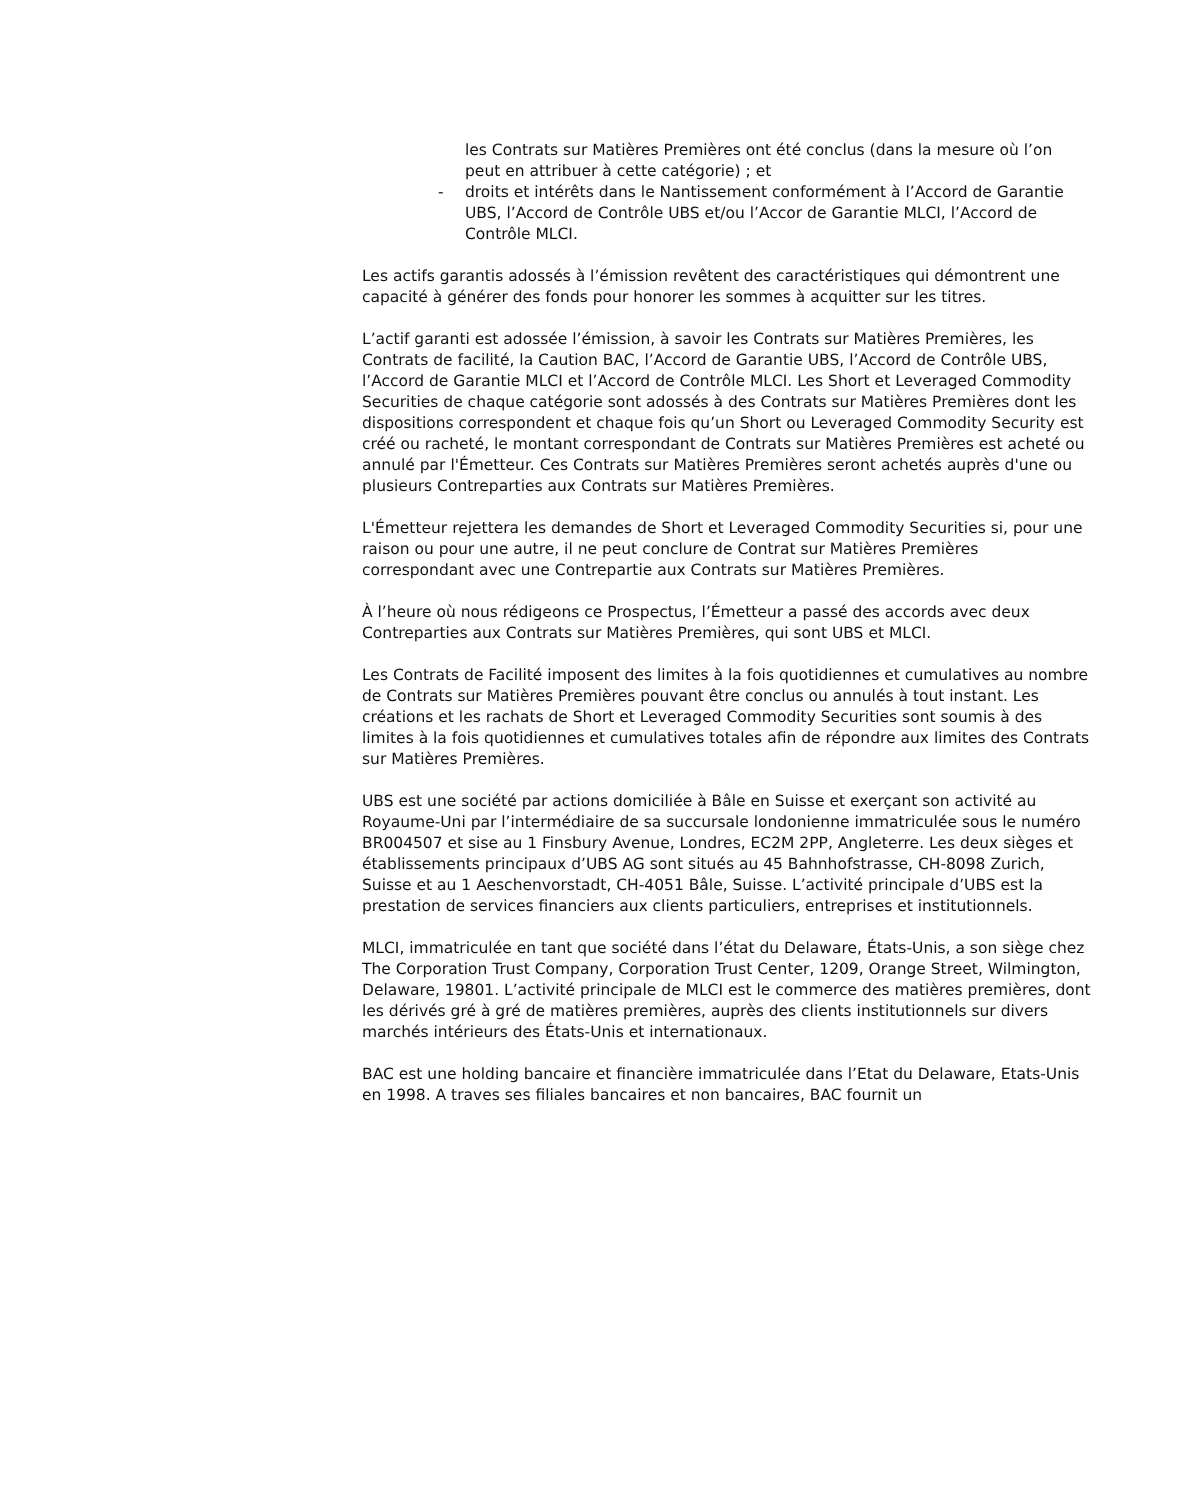les Contrats sur Matières Premières ont été conclus (dans la mesure où l’on peut en attribuer à cette catégorie) ; et
- droits et intérêts dans le Nantissement conformément à l’Accord de Garantie UBS, l’Accord de Contrôle UBS et/ou l’Accor de Garantie MLCI, l’Accord de Contrôle MLCI.
Les actifs garantis adossés à l’émission revêtent des caractéristiques qui démontrent une capacité à générer des fonds pour honorer les sommes à acquitter sur les titres.
L’actif garanti est adossée l’émission, à savoir les Contrats sur Matières Premières, les Contrats de facilité, la Caution BAC, l’Accord de Garantie UBS, l’Accord de Contrôle UBS, l’Accord de Garantie MLCI et l’Accord de Contrôle MLCI. Les Short et Leveraged Commodity Securities de chaque catégorie sont adossés à des Contrats sur Matières Premières dont les dispositions correspondent et chaque fois qu’un Short ou Leveraged Commodity Security est créé ou racheté, le montant correspondant de Contrats sur Matières Premières est acheté ou annulé par l'Émetteur. Ces Contrats sur Matières Premières seront achetés auprès d'une ou plusieurs Contreparties aux Contrats sur Matières Premières.
L'Émetteur rejettera les demandes de Short et Leveraged Commodity Securities si, pour une raison ou pour une autre, il ne peut conclure de Contrat sur Matières Premières correspondant avec une Contrepartie aux Contrats sur Matières Premières.
À l’heure où nous rédigeons ce Prospectus, l’Émetteur a passé des accords avec deux Contreparties aux Contrats sur Matières Premières, qui sont UBS et MLCI.
Les Contrats de Facilité imposent des limites à la fois quotidiennes et cumulatives au nombre de Contrats sur Matières Premières pouvant être conclus ou annulés à tout instant. Les créations et les rachats de Short et Leveraged Commodity Securities sont soumis à des limites à la fois quotidiennes et cumulatives totales afin de répondre aux limites des Contrats sur Matières Premières.
UBS est une société par actions domiciliée à Bâle en Suisse et exerçant son activité au Royaume-Uni par l’intermédiaire de sa succursale londonienne immatriculée sous le numéro BR004507 et sise au 1 Finsbury Avenue, Londres, EC2M 2PP, Angleterre. Les deux sièges et établissements principaux d’UBS AG sont situés au 45 Bahnhofstrasse, CH-8098 Zurich, Suisse et au 1 Aeschenvorstadt, CH-4051 Bâle, Suisse. L’activité principale d’UBS est la prestation de services financiers aux clients particuliers, entreprises et institutionnels.
MLCI, immatriculée en tant que société dans l’état du Delaware, États-Unis, a son siège chez The Corporation Trust Company, Corporation Trust Center, 1209, Orange Street, Wilmington, Delaware, 19801. L’activité principale de MLCI est le commerce des matières premières, dont les dérivés gré à gré de matières premières, auprès des clients institutionnels sur divers marchés intérieurs des États-Unis et internationaux.
BAC est une holding bancaire et financière immatriculée dans l’Etat du Delaware, Etats-Unis en 1998. A traves ses filiales bancaires et non bancaires, BAC fournit un